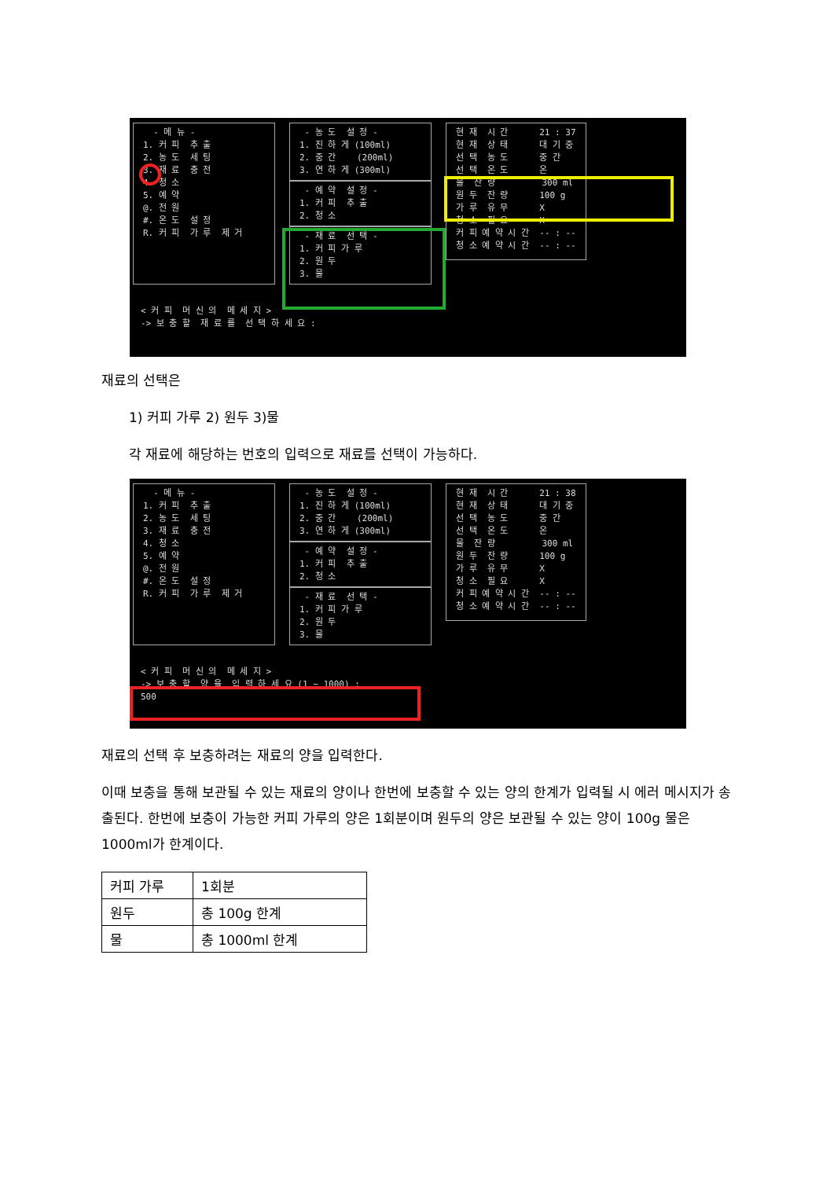- 메 뉴 - 1. 커 피 추 출 2. 농 도 세 팅 3. 재 료 충 전 4. 청 소 5. 예 약 @. 전 원 #. 온 도 설 정 R. 커 피 가 루 제 거
- 농 도 설 정 - 1. 진 하 게 (100ml) 2. 중 간 (200ml) 3. 연 하 게 (300ml)
- 예 약 설 정 - 1. 커 피 추 출 2. 청 소
- 재 료 선 택 - 1. 커 피 가 루 2. 원 두 3. 물
현 재 시 간 21 : 37 현 재 상 태 대 기 중 선 택 농 도 중 간 선 택 온 도 온 물 잔 량 300 ml 원 두 잔 량 100 g 가 루 유 무 X 청 소 필 요 X 커 피 예 약 시 간 -- : -- 청 소 예 약 시 간 -- : --
< 커 피 머 신 의 메 세 지 > -> 보 충 할 재 료 를 선 택 하 세 요 :
재료의 선택은
1) 커피 가루 2) 원두 3)물
각 재료에 해당하는 번호의 입력으로 재료를 선택이 가능하다.
- 메 뉴 - 1. 커 피 추 출 2. 농 도 세 팅 3. 재 료 충 전 4. 청 소 5. 예 약 @. 전 원 #. 온 도 설 정 R. 커 피 가 루 제 거
- 농 도 설 정 - 1. 진 하 게 (100ml) 2. 중 간 (200ml) 3. 연 하 게 (300ml)
- 예 약 설 정 - 1. 커 피 추 출 2. 청 소
- 재 료 선 택 - 1. 커 피 가 루 2. 원 두 3. 물
현 재 시 간 21 : 38 현 재 상 태 대 기 중 선 택 농 도 중 간 선 택 온 도 온 물 잔 량 300 ml 원 두 잔 량 100 g 가 루 유 무 X 청 소 필 요 X 커 피 예 약 시 간 -- : -- 청 소 예 약 시 간 -- : --
< 커 피 머 신 의 메 세 지 > -> 보 충 할 양 을 입 력 하 세 요 (1 ~ 1000) : 500
재료의 선택 후 보충하려는 재료의 양을 입력한다.
이때 보충을 통해 보관될 수 있는 재료의 양이나 한번에 보충할 수 있는 양의 한계가 입력될 시 에러 메시지가 송출된다. 한번에 보충이 가능한 커피 가루의 양은 1회분이며 원두의 양은 보관될 수 있는 양이 100g 물은 1000ml가 한계이다.
| 커피 가루 | 1회분 |
| 원두 | 총 100g 한계 |
| 물 | 총 1000ml 한계 |